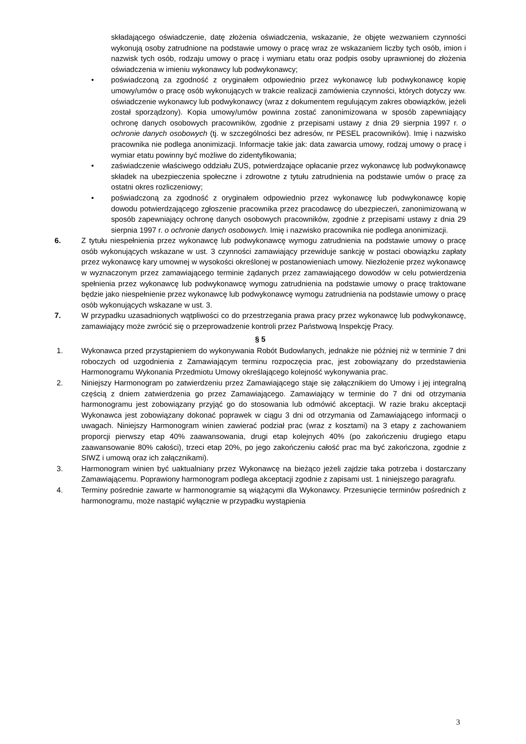składającego oświadczenie, datę złożenia oświadczenia, wskazanie, że objęte wezwaniem czynności wykonują osoby zatrudnione na podstawie umowy o pracę wraz ze wskazaniem liczby tych osób, imion i nazwisk tych osób, rodzaju umowy o pracę i wymiaru etatu oraz podpis osoby uprawnionej do złożenia oświadczenia w imieniu wykonawcy lub podwykonawcy;
• poświadczoną za zgodność z oryginałem odpowiednio przez wykonawcę lub podwykonawcę kopię umowy/umów o pracę osób wykonujących w trakcie realizacji zamówienia czynności, których dotyczy ww. oświadczenie wykonawcy lub podwykonawcy (wraz z dokumentem regulującym zakres obowiązków, jeżeli został sporządzony). Kopia umowy/umów powinna zostać zanonimizowana w sposób zapewniający ochronę danych osobowych pracowników, zgodnie z przepisami ustawy z dnia 29 sierpnia 1997 r. o ochronie danych osobowych (tj. w szczególności bez adresów, nr PESEL pracowników). Imię i nazwisko pracownika nie podlega anonimizacji. Informacje takie jak: data zawarcia umowy, rodzaj umowy o pracę i wymiar etatu powinny być możliwe do zidentyfikowania;
• zaświadczenie właściwego oddziału ZUS, potwierdzające opłacanie przez wykonawcę lub podwykonawcę składek na ubezpieczenia społeczne i zdrowotne z tytułu zatrudnienia na podstawie umów o pracę za ostatni okres rozliczeniowy;
• poświadczoną za zgodność z oryginałem odpowiednio przez wykonawcę lub podwykonawcę kopię dowodu potwierdzającego zgłoszenie pracownika przez pracodawcę do ubezpieczeń, zanonimizowaną w sposób zapewniający ochronę danych osobowych pracowników, zgodnie z przepisami ustawy z dnia 29 sierpnia 1997 r. o ochronie danych osobowych. Imię i nazwisko pracownika nie podlega anonimizacji.
6. Z tytułu niespełnienia przez wykonawcę lub podwykonawcę wymogu zatrudnienia na podstawie umowy o pracę osób wykonujących wskazane w ust. 3 czynności zamawiający przewiduje sankcję w postaci obowiązku zapłaty przez wykonawcę kary umownej w wysokości określonej w postanowieniach umowy. Niezłożenie przez wykonawcę w wyznaczonym przez zamawiającego terminie żądanych przez zamawiającego dowodów w celu potwierdzenia spełnienia przez wykonawcę lub podwykonawcę wymogu zatrudnienia na podstawie umowy o pracę traktowane będzie jako niespełnienie przez wykonawcę lub podwykonawcę wymogu zatrudnienia na podstawie umowy o pracę osób wykonujących wskazane w ust. 3.
7. W przypadku uzasadnionych wątpliwości co do przestrzegania prawa pracy przez wykonawcę lub podwykonawcę, zamawiający może zwrócić się o przeprowadzenie kontroli przez Państwową Inspekcję Pracy.
§ 5
1. Wykonawca przed przystąpieniem do wykonywania Robót Budowlanych, jednakże nie później niż w terminie 7 dni roboczych od uzgodnienia z Zamawiającym terminu rozpoczęcia prac, jest zobowiązany do przedstawienia Harmonogramu Wykonania Przedmiotu Umowy określającego kolejność wykonywania prac.
2. Niniejszy Harmonogram po zatwierdzeniu przez Zamawiającego staje się załącznikiem do Umowy i jej integralną częścią z dniem zatwierdzenia go przez Zamawiającego. Zamawiający w terminie do 7 dni od otrzymania harmonogramu jest zobowiązany przyjąć go do stosowania lub odmówić akceptacji. W razie braku akceptacji Wykonawca jest zobowiązany dokonać poprawek w ciągu 3 dni od otrzymania od Zamawiającego informacji o uwagach. Niniejszy Harmonogram winien zawierać podział prac (wraz z kosztami) na 3 etapy z zachowaniem proporcji pierwszy etap 40% zaawansowania, drugi etap kolejnych 40% (po zakończeniu drugiego etapu zaawansowanie 80% całości), trzeci etap 20%, po jego zakończeniu całość prac ma być zakończona, zgodnie z SIWZ i umową oraz ich załącznikami).
3. Harmonogram winien być uaktualniany przez Wykonawcę na bieżąco jeżeli zajdzie taka potrzeba i dostarczany Zamawiającemu. Poprawiony harmonogram podlega akceptacji zgodnie z zapisami ust. 1 niniejszego paragrafu.
4. Terminy pośrednie zawarte w harmonogramie są wiążącymi dla Wykonawcy. Przesunięcie terminów pośrednich z harmonogramu, może nastąpić wyłącznie w przypadku wystąpienia
3